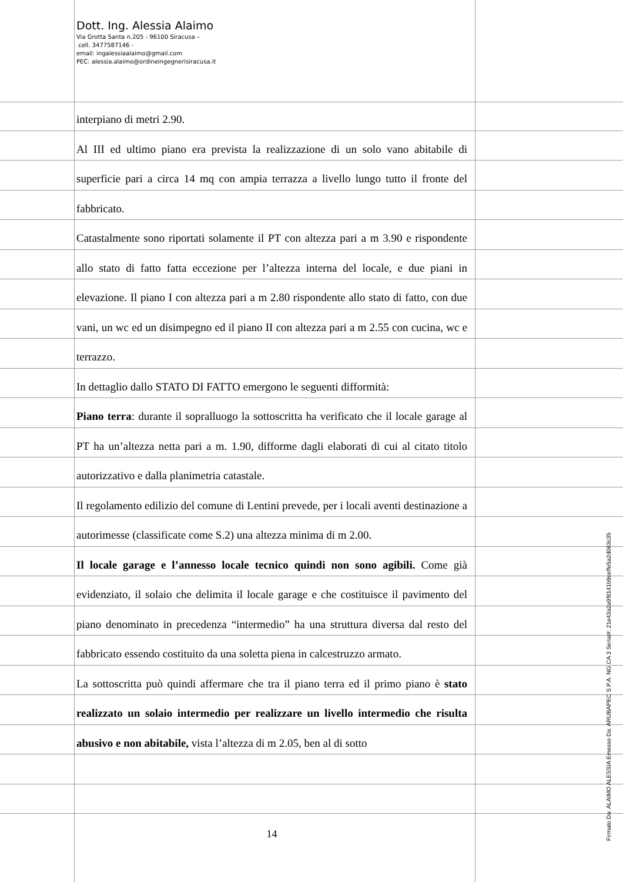Dott. Ing. Alessia Alaimo
Via Grotta Santa n.205 - 96100 Siracusa –
cell. 3477587146 -
email: ingalessiaalaimo@gmail.com
PEC: alessia.alaimo@ordineingegnerisiracusa.it
interpiano di metri 2.90.
Al III ed ultimo piano era prevista la realizzazione di un solo vano abitabile di superficie pari a circa 14 mq con ampia terrazza a livello lungo tutto il fronte del fabbricato.
Catastalmente sono riportati solamente il PT con altezza pari a m 3.90 e rispondente allo stato di fatto fatta eccezione per l’altezza interna del locale, e due piani in elevazione. Il piano I con altezza pari a m 2.80 rispondente allo stato di fatto, con due vani, un wc ed un disimpegno ed il piano II con altezza pari a m 2.55 con cucina, wc e terrazzo.
In dettaglio dallo STATO DI FATTO emergono le seguenti difformità:
Piano terra: durante il sopralluogo la sottoscritta ha verificato che il locale garage al PT ha un’altezza netta pari a m. 1.90, difforme dagli elaborati di cui al citato titolo autorizzativo e dalla planimetria catastale.
Il regolamento edilizio del comune di Lentini prevede, per i locali aventi destinazione a autorimesse (classificate come S.2) una altezza minima di m 2.00.
Il locale garage e l’annesso locale tecnico quindi non sono agibili. Come già evidenziato, il solaio che delimita il locale garage e che costituisce il pavimento del piano denominato in precedenza “intermedio” ha una struttura diversa dal resto del fabbricato essendo costituito da una soletta piena in calcestruzzo armato.
La sottoscritta può quindi affermare che tra il piano terra ed il primo piano è stato realizzato un solaio intermedio per realizzare un livello intermedio che risulta abusivo e non abitabile, vista l’altezza di m 2.05, ben al di sotto
14
Firmato Da: ALAIMO ALESSIA Emesso Da: ARUBAPEC S.P.A. NG CA 3 Serial#: 21e43a2a9f8141b9ceffe5a2d063c35